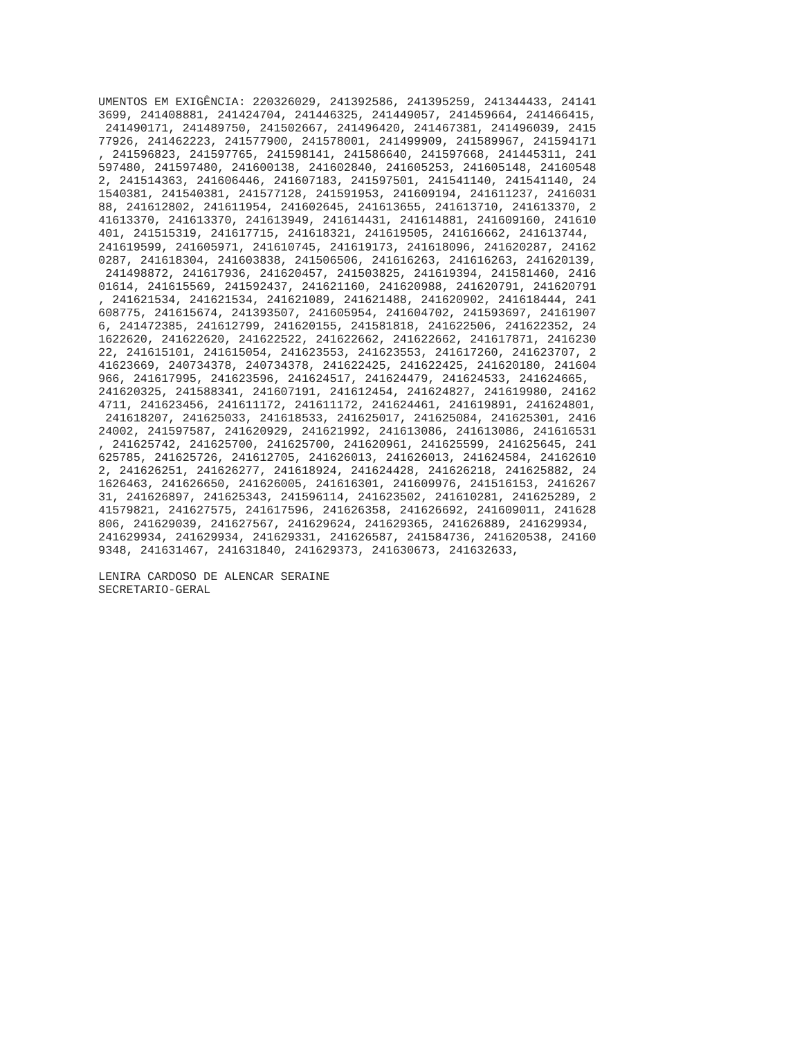UMENTOS EM EXIGÊNCIA: 220326029, 241392586, 241395259, 241344433, 24141
3699, 241408881, 241424704, 241446325, 241449057, 241459664, 241466415,
 241490171, 241489750, 241502667, 241496420, 241467381, 241496039, 2415
77926, 241462223, 241577900, 241578001, 241499909, 241589967, 241594171
, 241596823, 241597765, 241598141, 241586640, 241597668, 241445311, 241
597480, 241597480, 241600138, 241602840, 241605253, 241605148, 24160548
2, 241514363, 241606446, 241607183, 241597501, 241541140, 241541140, 24
1540381, 241540381, 241577128, 241591953, 241609194, 241611237, 2416031
88, 241612802, 241611954, 241602645, 241613655, 241613710, 241613370, 2
41613370, 241613370, 241613949, 241614431, 241614881, 241609160, 241610
401, 241515319, 241617715, 241618321, 241619505, 241616662, 241613744,
241619599, 241605971, 241610745, 241619173, 241618096, 241620287, 24162
0287, 241618304, 241603838, 241506506, 241616263, 241616263, 241620139,
 241498872, 241617936, 241620457, 241503825, 241619394, 241581460, 2416
01614, 241615569, 241592437, 241621160, 241620988, 241620791, 241620791
, 241621534, 241621534, 241621089, 241621488, 241620902, 241618444, 241
608775, 241615674, 241393507, 241605954, 241604702, 241593697, 24161907
6, 241472385, 241612799, 241620155, 241581818, 241622506, 241622352, 24
1622620, 241622620, 241622522, 241622662, 241622662, 241617871, 2416230
22, 241615101, 241615054, 241623553, 241623553, 241617260, 241623707, 2
41623669, 240734378, 240734378, 241622425, 241622425, 241620180, 241604
966, 241617995, 241623596, 241624517, 241624479, 241624533, 241624665,
241620325, 241588341, 241607191, 241612454, 241624827, 241619980, 24162
4711, 241623456, 241611172, 241611172, 241624461, 241619891, 241624801,
 241618207, 241625033, 241618533, 241625017, 241625084, 241625301, 2416
24002, 241597587, 241620929, 241621992, 241613086, 241613086, 241616531
, 241625742, 241625700, 241625700, 241620961, 241625599, 241625645, 241
625785, 241625726, 241612705, 241626013, 241626013, 241624584, 24162610
2, 241626251, 241626277, 241618924, 241624428, 241626218, 241625882, 24
1626463, 241626650, 241626005, 241616301, 241609976, 241516153, 2416267
31, 241626897, 241625343, 241596114, 241623502, 241610281, 241625289, 2
41579821, 241627575, 241617596, 241626358, 241626692, 241609011, 241628
806, 241629039, 241627567, 241629624, 241629365, 241626889, 241629934,
241629934, 241629934, 241629331, 241626587, 241584736, 241620538, 24160
9348, 241631467, 241631840, 241629373, 241630673, 241632633,

LENIRA CARDOSO DE ALENCAR SERAINE
SECRETARIO-GERAL